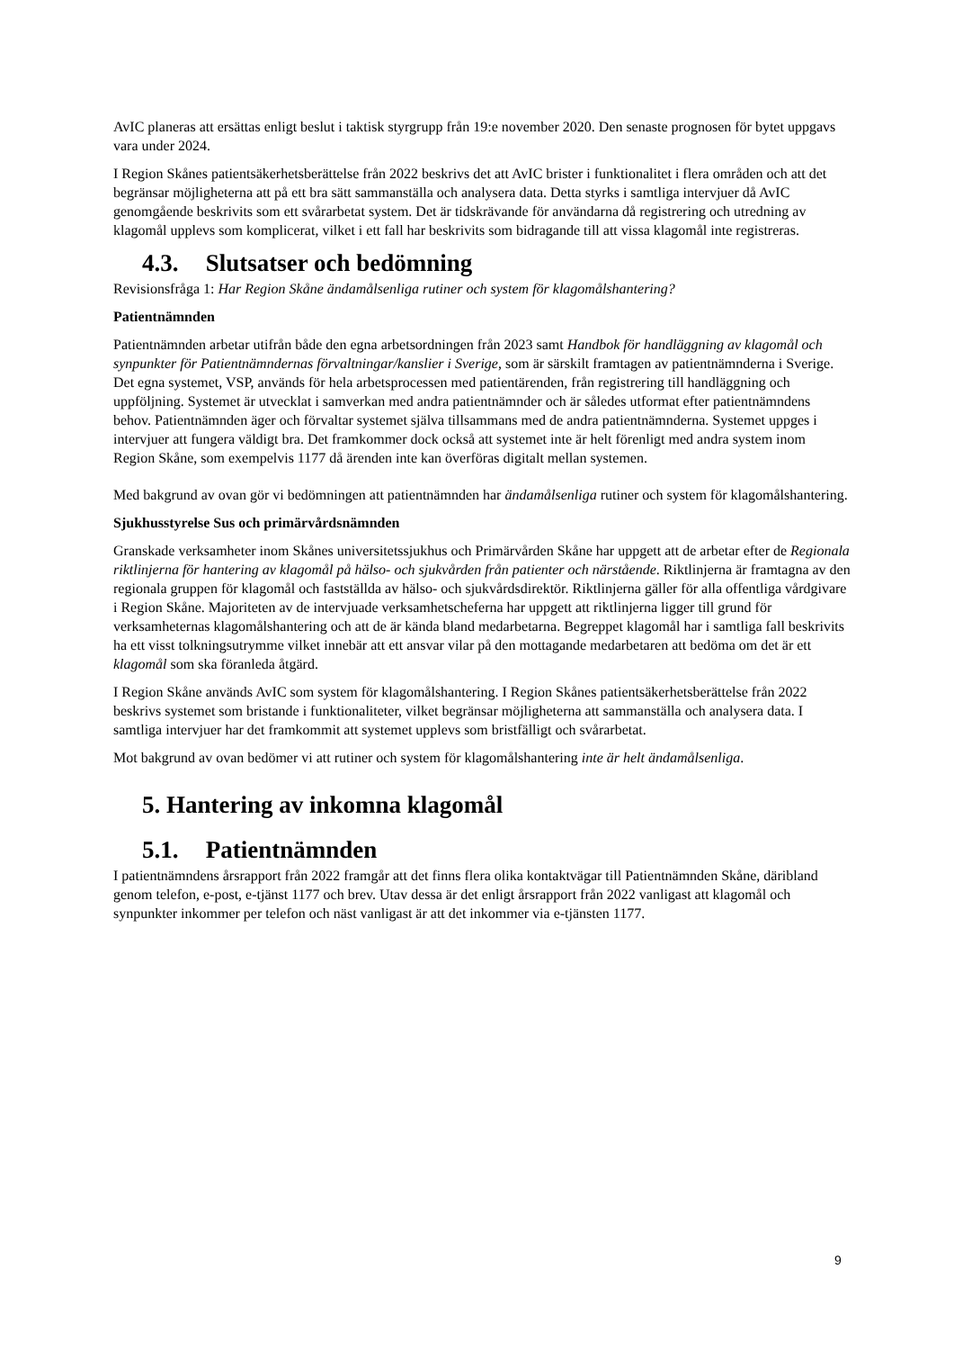AvIC planeras att ersättas enligt beslut i taktisk styrgrupp från 19:e november 2020. Den senaste prognosen för bytet uppgavs vara under 2024.
I Region Skånes patientsäkerhetsberättelse från 2022 beskrivs det att AvIC brister i funktionalitet i flera områden och att det begränsar möjligheterna att på ett bra sätt sammanställa och analysera data. Detta styrks i samtliga intervjuer då AvIC genomgående beskrivits som ett svårarbetat system. Det är tidskrävande för användarna då registrering och utredning av klagomål upplevs som komplicerat, vilket i ett fall har beskrivits som bidragande till att vissa klagomål inte registreras.
4.3. Slutsatser och bedömning
Revisionsfråga 1: Har Region Skåne ändamålsenliga rutiner och system för klagomålshantering?
Patientnämnden
Patientnämnden arbetar utifrån både den egna arbetsordningen från 2023 samt Handbok för handläggning av klagomål och synpunkter för Patientnämndernas förvaltningar/kanslier i Sverige, som är särskilt framtagen av patientnämnderna i Sverige. Det egna systemet, VSP, används för hela arbetsprocessen med patientärenden, från registrering till handläggning och uppföljning. Systemet är utvecklat i samverkan med andra patientnämnder och är således utformat efter patientnämndens behov. Patientnämnden äger och förvaltar systemet själva tillsammans med de andra patientnämnderna. Systemet uppges i intervjuer att fungera väldigt bra. Det framkommer dock också att systemet inte är helt förenligt med andra system inom Region Skåne, som exempelvis 1177 då ärenden inte kan överföras digitalt mellan systemen.
Med bakgrund av ovan gör vi bedömningen att patientnämnden har ändamålsenliga rutiner och system för klagomålshantering.
Sjukhusstyrelse Sus och primärvårdsnämnden
Granskade verksamheter inom Skånes universitetssjukhus och Primärvården Skåne har uppgett att de arbetar efter de Regionala riktlinjerna för hantering av klagomål på hälso- och sjukvården från patienter och närstående. Riktlinjerna är framtagna av den regionala gruppen för klagomål och fastställda av hälso- och sjukvårdsdirektör. Riktlinjerna gäller för alla offentliga vårdgivare i Region Skåne. Majoriteten av de intervjuade verksamhetscheferna har uppgett att riktlinjerna ligger till grund för verksamheternas klagomålshantering och att de är kända bland medarbetarna. Begreppet klagomål har i samtliga fall beskrivits ha ett visst tolkningsutrymme vilket innebär att ett ansvar vilar på den mottagande medarbetaren att bedöma om det är ett klagomål som ska föranleda åtgärd.
I Region Skåne används AvIC som system för klagomålshantering. I Region Skånes patientsäkerhetsberättelse från 2022 beskrivs systemet som bristande i funktionaliteter, vilket begränsar möjligheterna att sammanställa och analysera data. I samtliga intervjuer har det framkommit att systemet upplevs som bristfälligt och svårarbetat.
Mot bakgrund av ovan bedömer vi att rutiner och system för klagomålshantering inte är helt ändamålsenliga.
5. Hantering av inkomna klagomål
5.1. Patientnämnden
I patientnämndens årsrapport från 2022 framgår att det finns flera olika kontaktvägar till Patientnämnden Skåne, däribland genom telefon, e-post, e-tjänst 1177 och brev. Utav dessa är det enligt årsrapport från 2022 vanligast att klagomål och synpunkter inkommer per telefon och näst vanligast är att det inkommer via e-tjänsten 1177.
9